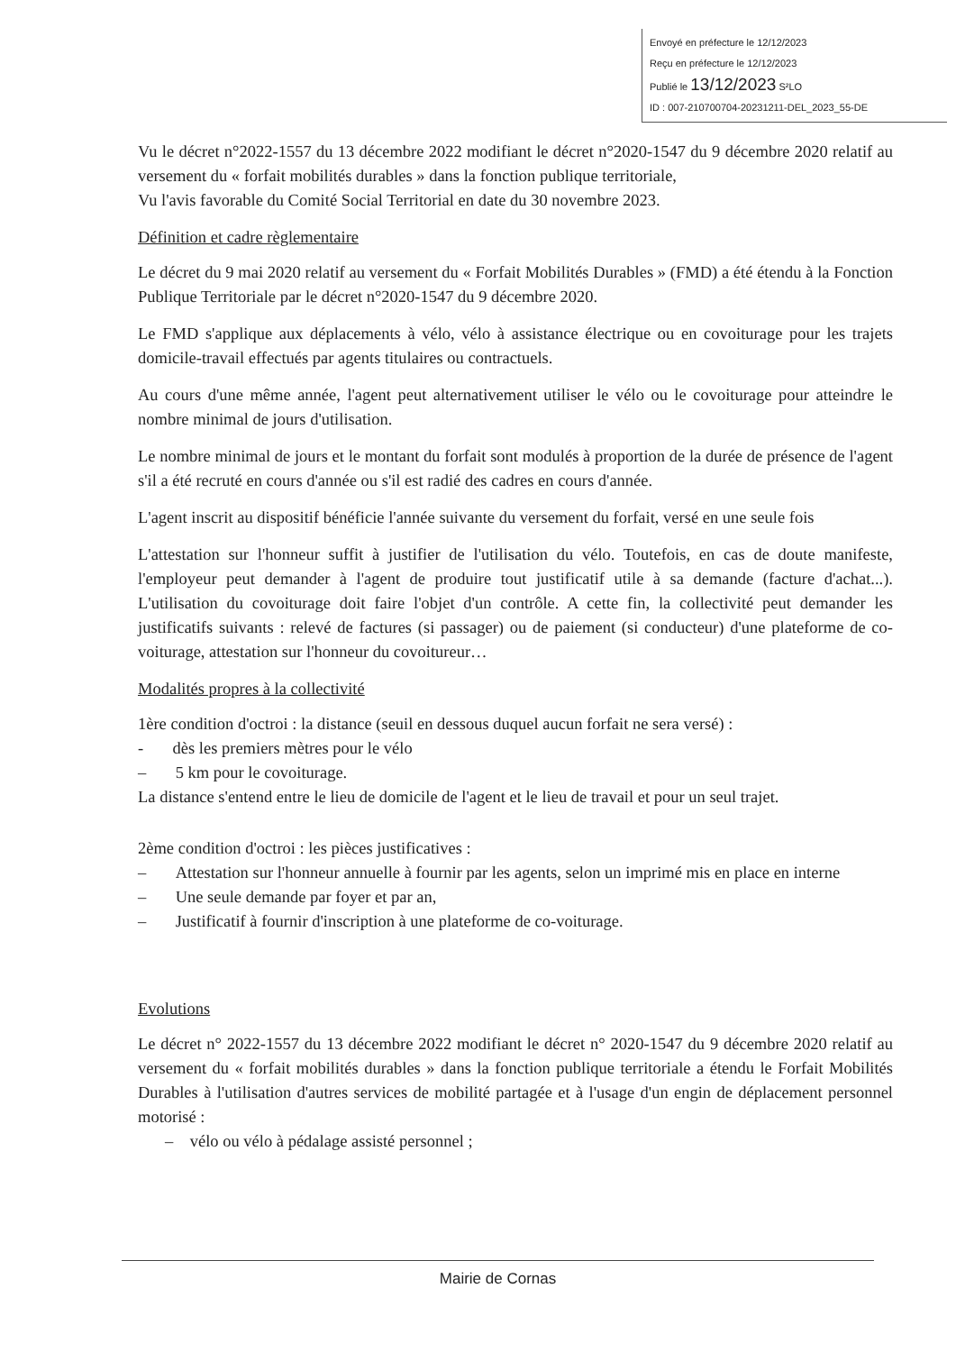Envoyé en préfecture le 12/12/2023
Reçu en préfecture le 12/12/2023
Publié le 13/12/2023 S²LO
ID : 007-210700704-20231211-DEL_2023_55-DE
Vu le décret n°2022-1557 du 13 décembre 2022 modifiant le décret n°2020-1547 du 9 décembre 2020 relatif au versement du « forfait mobilités durables » dans la fonction publique territoriale,
Vu l'avis favorable du Comité Social Territorial en date du 30 novembre 2023.
Définition et cadre règlementaire
Le décret du 9 mai 2020 relatif au versement du « Forfait Mobilités Durables » (FMD) a été étendu à la Fonction Publique Territoriale par le décret n°2020-1547 du 9 décembre 2020.
Le FMD s'applique aux déplacements à vélo, vélo à assistance électrique ou en covoiturage pour les trajets domicile-travail effectués par agents titulaires ou contractuels.
Au cours d'une même année, l'agent peut alternativement utiliser le vélo ou le covoiturage pour atteindre le nombre minimal de jours d'utilisation.
Le nombre minimal de jours et le montant du forfait sont modulés à proportion de la durée de présence de l'agent s'il a été recruté en cours d'année ou s'il est radié des cadres en cours d'année.
L'agent inscrit au dispositif bénéficie l'année suivante du versement du forfait, versé en une seule fois
L'attestation sur l'honneur suffit à justifier de l'utilisation du vélo. Toutefois, en cas de doute manifeste, l'employeur peut demander à l'agent de produire tout justificatif utile à sa demande (facture d'achat...). L'utilisation du covoiturage doit faire l'objet d'un contrôle. A cette fin, la collectivité peut demander les justificatifs suivants : relevé de factures (si passager) ou de paiement (si conducteur) d'une plateforme de co-voiturage, attestation sur l'honneur du covoitureur…
Modalités propres à la collectivité
1ère condition d'octroi : la distance (seuil en dessous duquel aucun forfait ne sera versé) :
- dès les premiers mètres pour le vélo
– 5 km pour le covoiturage.
La distance s'entend entre le lieu de domicile de l'agent et le lieu de travail et pour un seul trajet.
2ème condition d'octroi : les pièces justificatives :
– Attestation sur l'honneur annuelle à fournir par les agents, selon un imprimé mis en place en interne
– Une seule demande par foyer et par an,
– Justificatif à fournir d'inscription à une plateforme de co-voiturage.
Evolutions
Le décret n° 2022-1557 du 13 décembre 2022 modifiant le décret n° 2020-1547 du 9 décembre 2020 relatif au versement du « forfait mobilités durables » dans la fonction publique territoriale a étendu le Forfait Mobilités Durables à l'utilisation d'autres services de mobilité partagée et à l'usage d'un engin de déplacement personnel motorisé :
– vélo ou vélo à pédalage assisté personnel ;
Mairie de Cornas